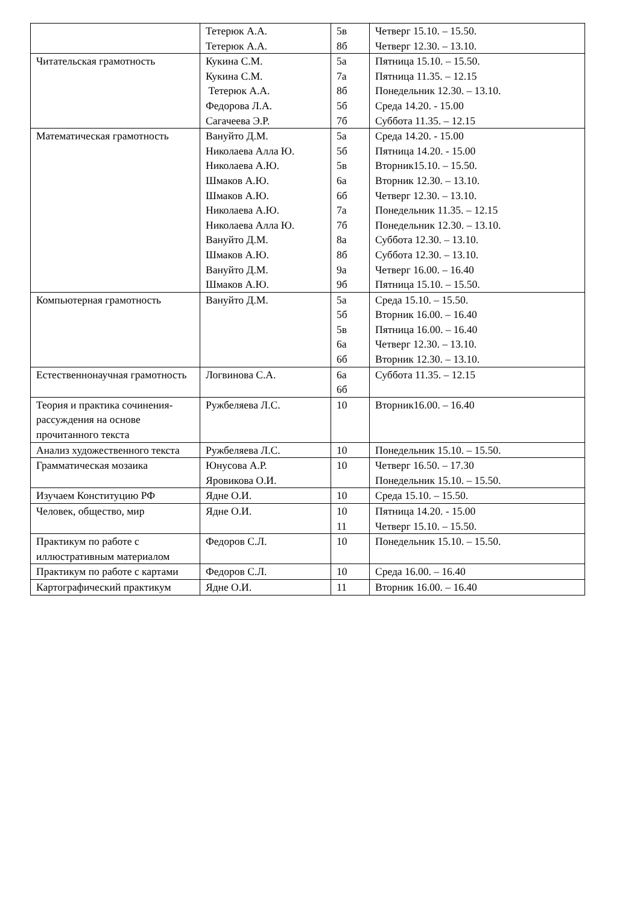| | Тетерюк А.А. Тетерюк А.А. | 5в 8б | Четверг 15.10. – 15.50. Четверг 12.30. – 13.10. |
| Читательская грамотность | Кукина С.М. Кукина С.М. Тетерюк А.А. Федорова Л.А. Сагачеева Э.Р. | 5а 7а 8б 5б 7б | Пятница 15.10. – 15.50. Пятница 11.35. – 12.15 Понедельник 12.30. – 13.10. Среда 14.20. - 15.00 Суббота 11.35. – 12.15 |
| Математическая грамотность | Вануйто Д.М. Николаева Алла Ю. Николаева А.Ю. Шмаков А.Ю. Шмаков А.Ю. Николаева А.Ю. Николаева Алла Ю. Вануйто Д.М. Шмаков А.Ю. Вануйто Д.М. Шмаков А.Ю. | 5а 5б 5в 6а 6б 7а 7б 8а 8б 9а 9б | Среда 14.20. - 15.00 Пятница 14.20. - 15.00 Вторник15.10. – 15.50. Вторник 12.30. – 13.10. Четверг 12.30. – 13.10. Понедельник 11.35. – 12.15 Понедельник 12.30. – 13.10. Суббота 12.30. – 13.10. Суббота 12.30. – 13.10. Четверг 16.00. – 16.40 Пятница 15.10. – 15.50. |
| Компьютерная грамотность | Вануйто Д.М. | 5а 5б 5в 6а 6б | Среда 15.10. – 15.50. Вторник 16.00. – 16.40 Пятница 16.00. – 16.40 Четверг 12.30. – 13.10. Вторник 12.30. – 13.10. |
| Естественнонаучная грамотность | Логвинова С.А. | 6а 6б | Суббота 11.35. – 12.15 |
| Теория и практика сочинения-рассуждения на основе прочитанного текста | Ружбеляева Л.С. | 10 | Вторник16.00. – 16.40 |
| Анализ художественного текста | Ружбеляева Л.С. | 10 | Понедельник 15.10. – 15.50. |
| Грамматическая мозаика | Юнусова А.Р. Яровикова О.И. | 10 | Четверг 16.50. – 17.30 Понедельник 15.10. – 15.50. |
| Изучаем Конституцию РФ | Ядне О.И. | 10 | Среда 15.10. – 15.50. |
| Человек, общество, мир | Ядне О.И. | 10 11 | Пятница 14.20. - 15.00 Четверг 15.10. – 15.50. |
| Практикум по работе с иллюстративным материалом | Федоров С.Л. | 10 | Понедельник 15.10. – 15.50. |
| Практикум по работе с картами | Федоров С.Л. | 10 | Среда 16.00. – 16.40 |
| Картографический практикум | Ядне О.И. | 11 | Вторник 16.00. – 16.40 |